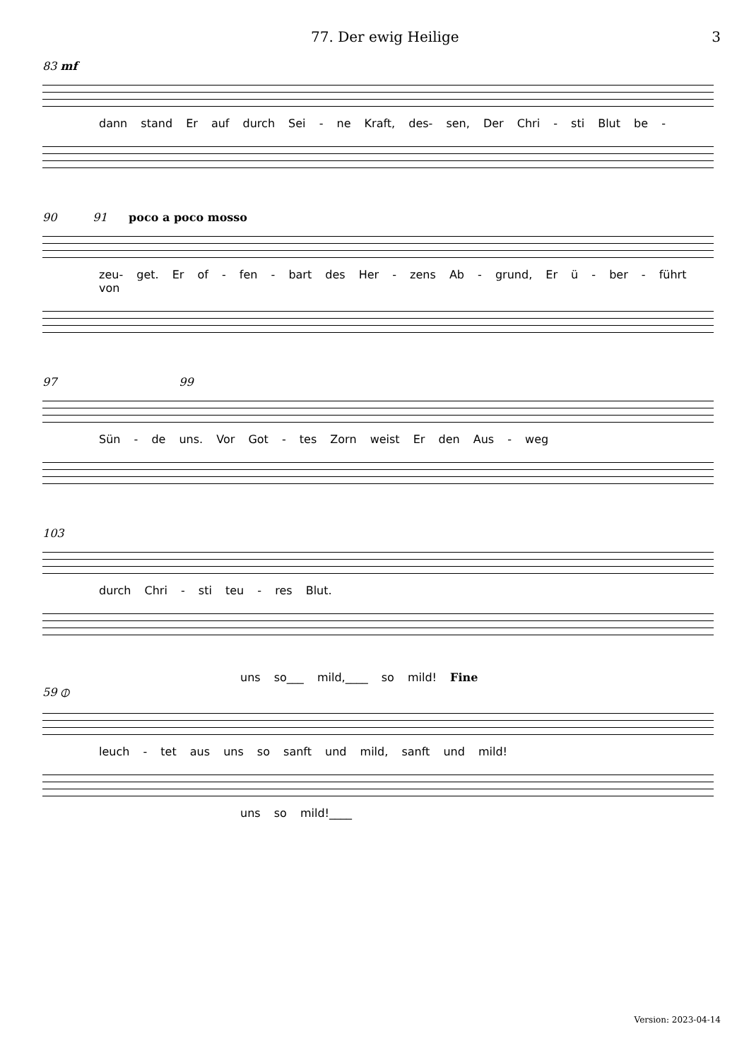77. Der ewig Heilige 3
83 mf
dann stand Er auf durch Sei - ne Kraft, des- sen, Der Chri - sti Blut be -
90 91 poco a poco mosso
zeu- get. Er of - fen - bart des Her - zens Ab - grund, Er ü - ber - führt von
97 99
Sün - de uns. Vor Got - tes Zorn weist Er den Aus - weg
103
durch Chri - sti teu - res Blut.
uns so___ mild,____ so mild! Fine
59 ⦶
leuch - tet aus uns so sanft und mild, sanft und mild!
uns so mild!____
Version: 2023-04-14